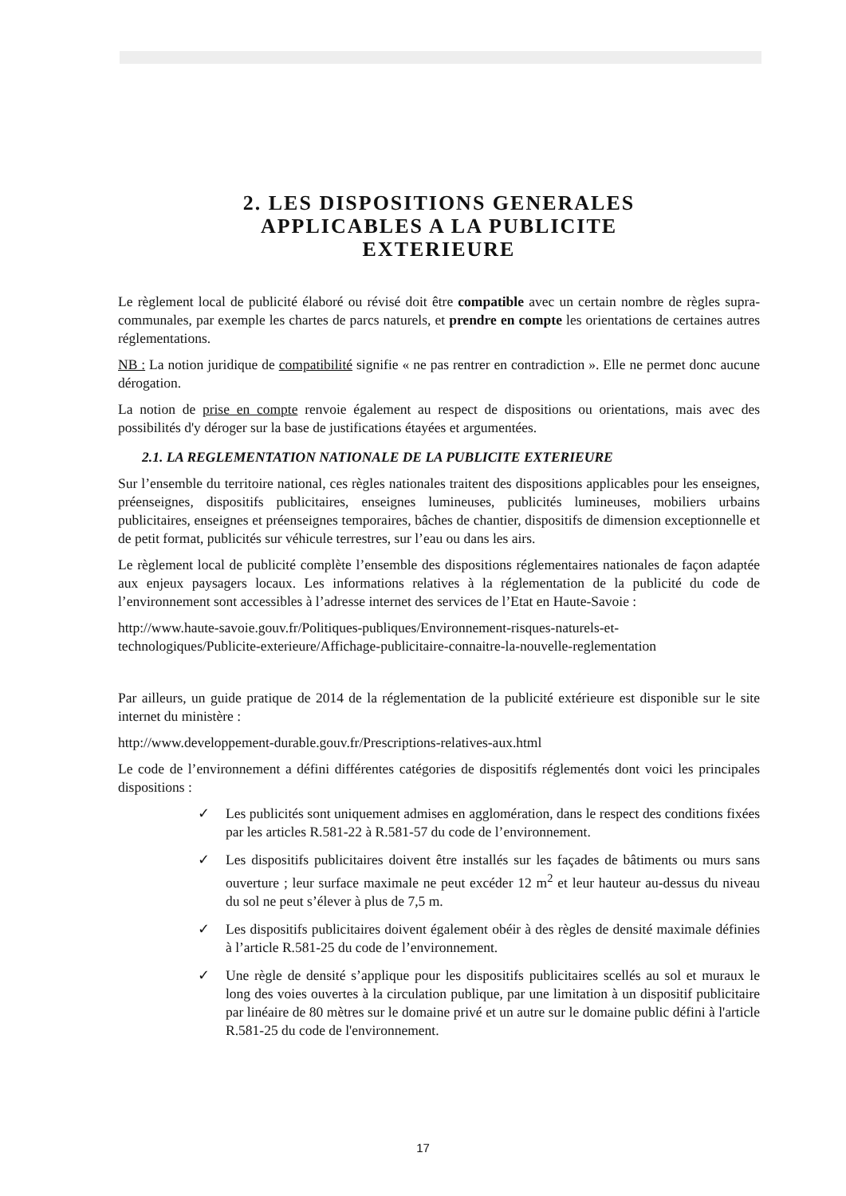2. LES DISPOSITIONS GENERALES
APPLICABLES A LA PUBLICITE
EXTERIEURE
Le règlement local de publicité élaboré ou révisé doit être compatible avec un certain nombre de règles supra-communales, par exemple les chartes de parcs naturels, et prendre en compte les orientations de certaines autres réglementations.
NB : La notion juridique de compatibilité signifie « ne pas rentrer en contradiction ». Elle ne permet donc aucune dérogation.
La notion de prise en compte renvoie également au respect de dispositions ou orientations, mais avec des possibilités d'y déroger sur la base de justifications étayées et argumentées.
2.1. LA REGLEMENTATION NATIONALE DE LA PUBLICITE EXTERIEURE
Sur l’ensemble du territoire national, ces règles nationales traitent des dispositions applicables pour les enseignes, préenseignes, dispositifs publicitaires, enseignes lumineuses, publicités lumineuses, mobiliers urbains publicitaires, enseignes et préenseignes temporaires, bâches de chantier, dispositifs de dimension exceptionnelle et de petit format, publicités sur véhicule terrestres, sur l’eau ou dans les airs.
Le règlement local de publicité complète l’ensemble des dispositions réglementaires nationales de façon adaptée aux enjeux paysagers locaux. Les informations relatives à la réglementation de la publicité du code de l’environnement sont accessibles à l’adresse internet des services de l’Etat en Haute-Savoie :
http://www.haute-savoie.gouv.fr/Politiques-publiques/Environnement-risques-naturels-et-technologiques/Publicite-exterieure/Affichage-publicitaire-connaitre-la-nouvelle-reglementation
Par ailleurs, un guide pratique de 2014 de la réglementation de la publicité extérieure est disponible sur le site internet du ministère :
http://www.developpement-durable.gouv.fr/Prescriptions-relatives-aux.html
Le code de l’environnement a défini différentes catégories de dispositifs réglementés dont voici les principales dispositions :
✓ Les publicités sont uniquement admises en agglomération, dans le respect des conditions fixées par les articles R.581-22 à R.581-57 du code de l’environnement.
✓ Les dispositifs publicitaires doivent être installés sur les façades de bâtiments ou murs sans ouverture ; leur surface maximale ne peut excéder 12 m<sup>2</sup> et leur hauteur au-dessus du niveau du sol ne peut s’élever à plus de 7,5 m.
✓ Les dispositifs publicitaires doivent également obéir à des règles de densité maximale définies à l’article R.581-25 du code de l’environnement.
✓ Une règle de densité s’applique pour les dispositifs publicitaires scellés au sol et muraux le long des voies ouvertes à la circulation publique, par une limitation à un dispositif publicitaire par linéaire de 80 mètres sur le domaine privé et un autre sur le domaine public défini à l'article R.581-25 du code de l'environnement.
17